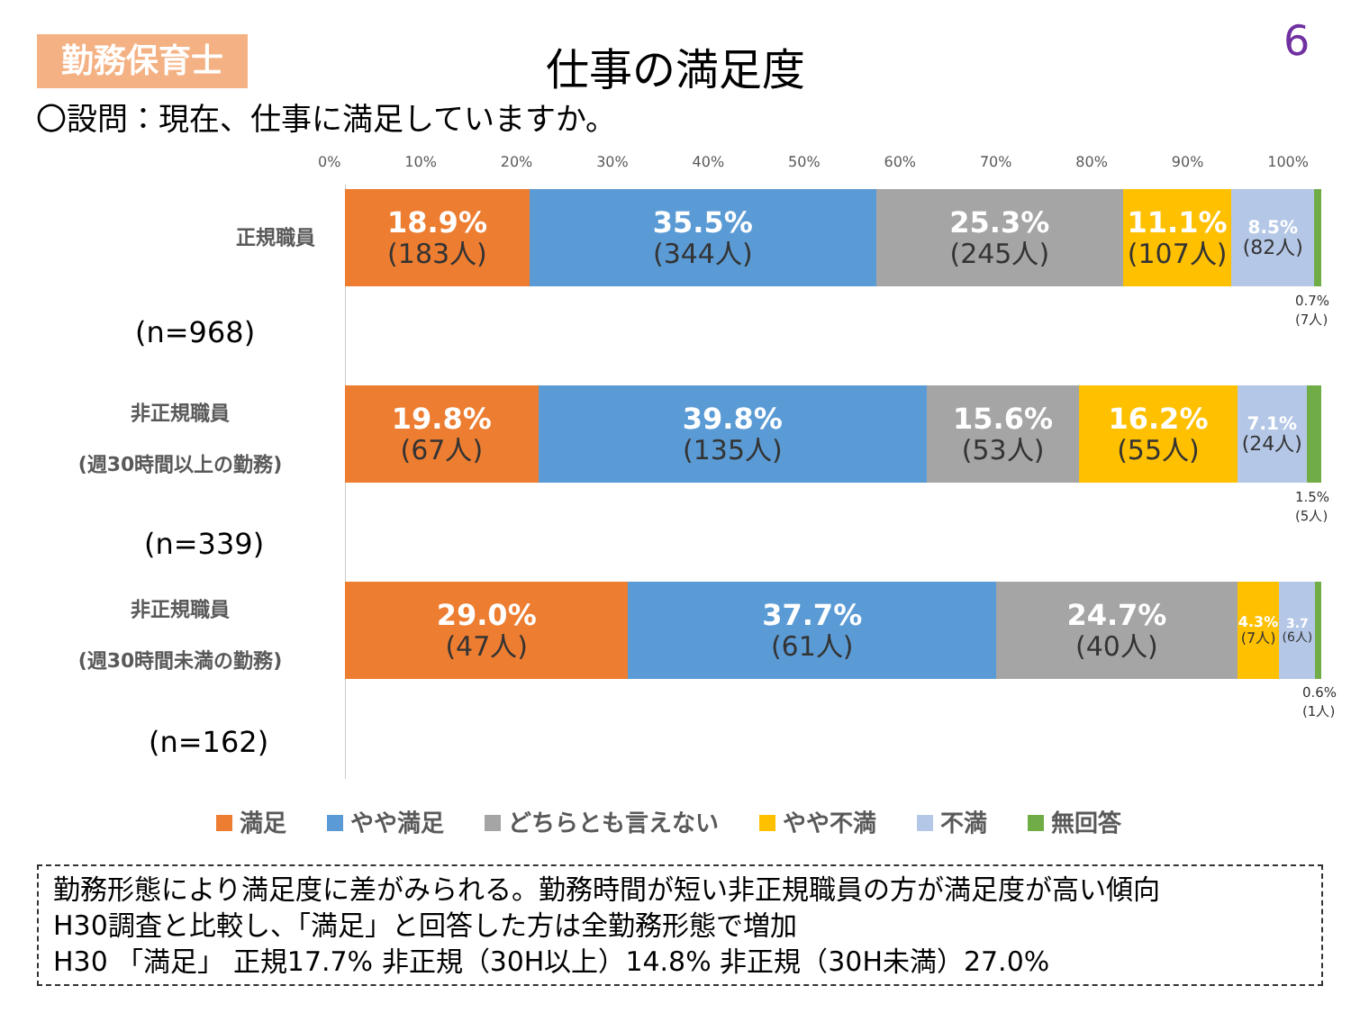勤務保育士
仕事の満足度 6
〇設問：現在、仕事に満足していますか。
0% 10% 20% 30% 40% 50% 60% 70% 80% 90% 100%
正規職員
(n=968)
18.9%
(183人)
35.5%
(344人)
25.3%
(245人)
11.1%
(107人)
8.5%
(82人)
0.7%
(7人)
非正規職員
(週30時間以上の勤務)
(n=339)
19.8%
(67人)
39.8%
(135人)
15.6%
(53人)
16.2%
(55人)
7.1%
(24人)
1.5%
(5人)
非正規職員
(週30時間未満の勤務)
(n=162)
29.0%
(47人)
37.7%
(61人)
24.7%
(40人)
4.3%
(7人)
3.7
(6人)
0.6%
(1人)
満足 やや満足 どちらとも言えない やや不満 不満 無回答
勤務形態により満足度に差がみられる。勤務時間が短い非正規職員の方が満足度が高い傾向
H30調査と比較し、「満足」と回答した方は全勤務形態で増加
H30 「満足」 正規17.7% 非正規（30H以上）14.8% 非正規（30H未満）27.0%